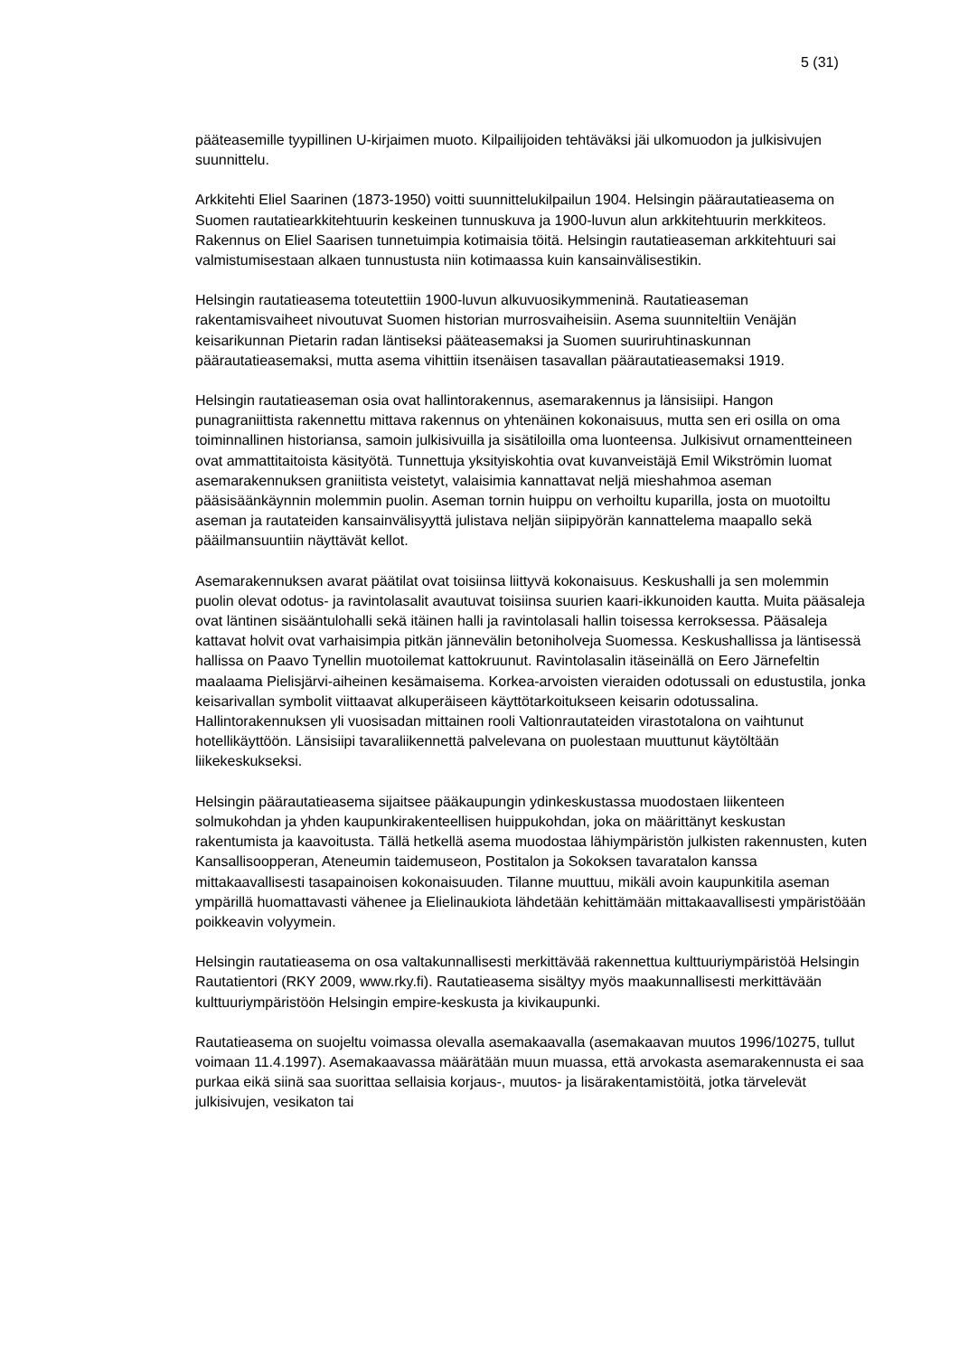5 (31)
pääteasemille tyypillinen U-kirjaimen muoto. Kilpailijoiden tehtäväksi jäi ulkomuodon ja julkisivujen suunnittelu.
Arkkitehti Eliel Saarinen (1873-1950) voitti suunnittelukilpailun 1904. Helsingin päärautatieasema on Suomen rautatiearkkitehtuurin keskeinen tunnuskuva ja 1900-luvun alun arkkitehtuurin merkkiteos. Rakennus on Eliel Saarisen tunnetuimpia kotimaisia töitä. Helsingin rautatieaseman arkkitehtuuri sai valmistumisestaan alkaen tunnustusta niin kotimaassa kuin kansainvälisestikin.
Helsingin rautatieasema toteutettiin 1900-luvun alkuvuosikymmeninä. Rautatieaseman rakentamisvaiheet nivoutuvat Suomen historian murrosvaiheisiin. Asema suunniteltiin Venäjän keisarikunnan Pietarin radan läntiseksi pääteasemaksi ja Suomen suuriruhtinaskunnan päärautatieasemaksi, mutta asema vihittiin itsenäisen tasavallan päärautatieasemaksi 1919.
Helsingin rautatieaseman osia ovat hallintorakennus, asemarakennus ja länsisiipi. Hangon punagraniittista rakennettu mittava rakennus on yhtenäinen kokonaisuus, mutta sen eri osilla on oma toiminnallinen historiansa, samoin julkisivuilla ja sisätiloilla oma luonteensa. Julkisivut ornamentteineen ovat ammattitaitoista käsityötä. Tunnettuja yksityiskohtia ovat kuvanveistäjä Emil Wikströmin luomat asemarakennuksen graniitista veistetyt, valaisimia kannattavat neljä mieshahmoa aseman pääsisäänkäynnin molemmin puolin. Aseman tornin huippu on verhoiltu kuparilla, josta on muotoiltu aseman ja rautateiden kansainvälisyyttä julistava neljän siipipyörän kannattelema maapallo sekä pääilmansuuntiin näyttävät kellot.
Asemarakennuksen avarat päätilat ovat toisiinsa liittyvä kokonaisuus. Keskushalli ja sen molemmin puolin olevat odotus- ja ravintolasalit avautuvat toisiinsa suurien kaari-ikkunoiden kautta. Muita pääsaleja ovat läntinen sisääntulohalli sekä itäinen halli ja ravintolasali hallin toisessa kerroksessa. Pääsaleja kattavat holvit ovat varhaisimpia pitkän jännevälin betoniholveja Suomessa. Keskushallissa ja läntisessä hallissa on Paavo Tynellin muotoilemat kattokruunut. Ravintolasalin itäseinällä on Eero Järnefeltin maalaama Pielisjärvi-aiheinen kesämaisema. Korkea-arvoisten vieraiden odotussali on edustustila, jonka keisarivallan symbolit viittaavat alkuperäiseen käyttötarkoitukseen keisarin odotussalina. Hallintorakennuksen yli vuosisadan mittainen rooli Valtionrautateiden virastotalona on vaihtunut hotellikäyttöön. Länsisiipi tavaraliikennettä palvelevana on puolestaan muuttunut käytöltään liikekeskukseksi.
Helsingin päärautatieasema sijaitsee pääkaupungin ydinkeskustassa muodostaen liikenteen solmukohdan ja yhden kaupunkirakenteellisen huippukohdan, joka on määrittänyt keskustan rakentumista ja kaavoitusta. Tällä hetkellä asema muodostaa lähiympäristön julkisten rakennusten, kuten Kansallisoopperan, Ateneumin taidemuseon, Postitalon ja Sokoksen tavaratalon kanssa mittakaavallisesti tasapainoisen kokonaisuuden. Tilanne muuttuu, mikäli avoin kaupunkitila aseman ympärillä huomattavasti vähenee ja Elielinaukiota lähdetään kehittämään mittakaavallisesti ympäristöään poikkeavin volyymein.
Helsingin rautatieasema on osa valtakunnallisesti merkittävää rakennettua kulttuuriympäristöä Helsingin Rautatientori (RKY 2009, www.rky.fi). Rautatieasema sisältyy myös maakunnallisesti merkittävään kulttuuriympäristöön Helsingin empire-keskusta ja kivikaupunki.
Rautatieasema on suojeltu voimassa olevalla asemakaavalla (asemakaavan muutos 1996/10275, tullut voimaan 11.4.1997). Asemakaavassa määrätään muun muassa, että arvokasta asemarakennusta ei saa purkaa eikä siinä saa suorittaa sellaisia korjaus-, muutos- ja lisärakentamistöitä, jotka tärvelevät julkisivujen, vesikaton tai